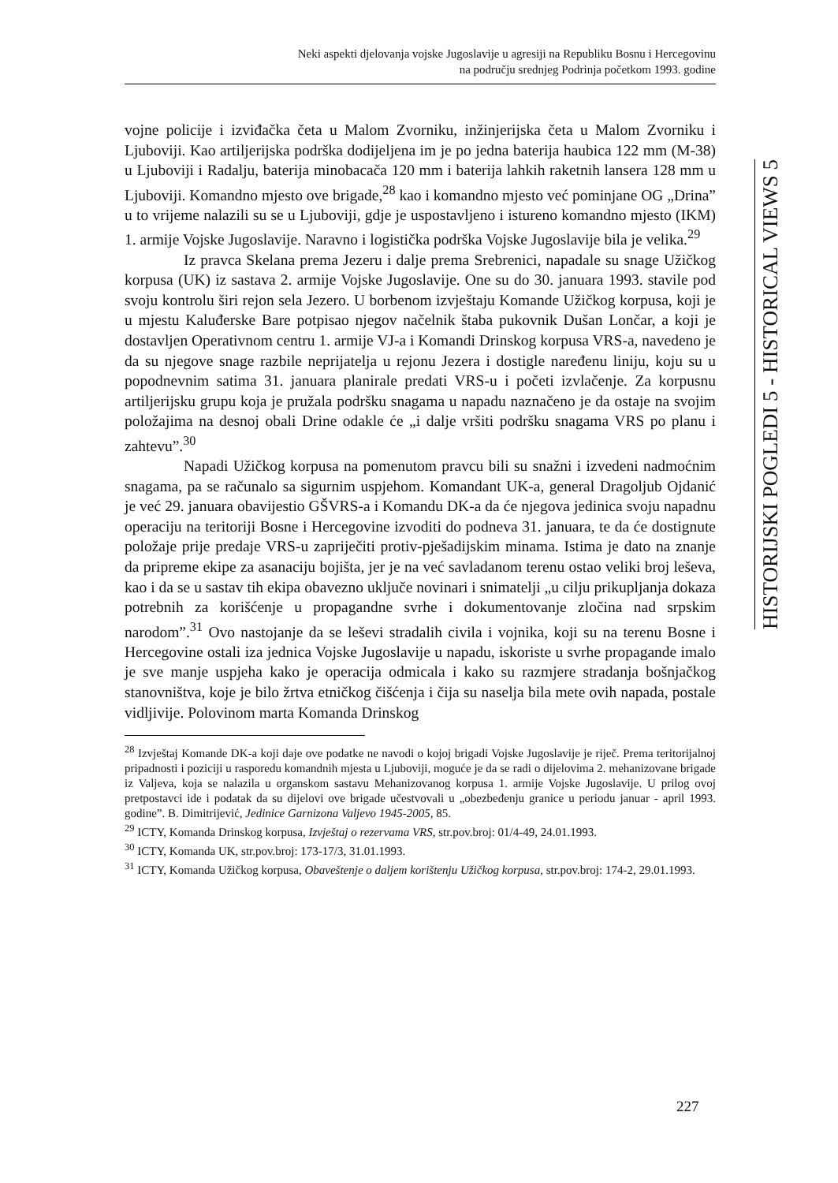Neki aspekti djelovanja vojske Jugoslavije u agresiji na Republiku Bosnu i Hercegovinu
na području srednjeg Podrinja početkom 1993. godine
HISTORIJSKI POGLEDI 5 - HISTORICAL VIEWS 5
vojne policije i izviđačka četa u Malom Zvorniku, inžinjerijska četa u Malom Zvorniku i Ljuboviji. Kao artiljerijska podrška dodijeljena im je po jedna baterija haubica 122 mm (M-38) u Ljuboviji i Radalju, baterija minobacača 120 mm i baterija lahkih raketnih lansera 128 mm u Ljuboviji. Komandno mjesto ove brigade,<sup>28</sup> kao i komandno mjesto već pominjane OG „Drina” u to vrijeme nalazili su se u Ljuboviji, gdje je uspostavljeno i istureno komandno mjesto (IKM) 1. armije Vojske Jugoslavije. Naravno i logistička podrška Vojske Jugoslavije bila je velika.<sup>29</sup>
Iz pravca Skelana prema Jezeru i dalje prema Srebrenici, napadale su snage Užičkog korpusa (UK) iz sastava 2. armije Vojske Jugoslavije. One su do 30. januara 1993. stavile pod svoju kontrolu širi rejon sela Jezero. U borbenom izvještaju Komande Užičkog korpusa, koji je u mjestu Kaluđerske Bare potpisao njegov načelnik štaba pukovnik Dušan Lončar, a koji je dostavljen Operativnom centru 1. armije VJ-a i Komandi Drinskog korpusa VRS-a, navedeno je da su njegove snage razbile neprijatelja u rejonu Jezera i dostigle naređenu liniju, koju su u popodnevnim satima 31. januara planirale predati VRS-u i početi izvlačenje. Za korpusnu artiljerijsku grupu koja je pružala podršku snagama u napadu naznačeno je da ostaje na svojim položajima na desnoj obali Drine odakle će „i dalje vršiti podršku snagama VRS po planu i zahtevu”.<sup>30</sup>
Napadi Užičkog korpusa na pomenutom pravcu bili su snažni i izvedeni nadmoćnim snagama, pa se računalo sa sigurnim uspjehom. Komandant UK-a, general Dragoljub Ojdanić je već 29. januara obavijestio GŠVRS-a i Komandu DK-a da će njegova jedinica svoju napadnu operaciju na teritoriji Bosne i Hercegovine izvoditi do podneva 31. januara, te da će dostignute položaje prije predaje VRS-u zapriječiti protiv-pješadijskim minama. Istima je dato na znanje da pripreme ekipe za asanaciju bojišta, jer je na već savladanom terenu ostao veliki broj leševa, kao i da se u sastav tih ekipa obavezno uključe novinari i snimatelji „u cilju prikupljanja dokaza potrebnih za korišćenje u propagandne svrhe i dokumentovanje zločina nad srpskim narodom”.<sup>31</sup> Ovo nastojanje da se leševi stradalih civila i vojnika, koji su na terenu Bosne i Hercegovine ostali iza jednica Vojske Jugoslavije u napadu, iskoriste u svrhe propagande imalo je sve manje uspjeha kako je operacija odmicala i kako su razmjere stradanja bošnjačkog stanovništva, koje je bilo žrtva etničkog čišćenja i čija su naselja bila mete ovih napada, postale vidljivije. Polovinom marta Komanda Drinskog
<sup>28</sup> Izvještaj Komande DK-a koji daje ove podatke ne navodi o kojoj brigadi Vojske Jugoslavije je riječ. Prema teritorijalnoj pripadnosti i poziciji u rasporedu komandnih mjesta u Ljuboviji, moguće je da se radi o dijelovima 2. mehanizovane brigade iz Valjeva, koja se nalazila u organskom sastavu Mehanizovanog korpusa 1. armije Vojske Jugoslavije. U prilog ovoj pretpostavci ide i podatak da su dijelovi ove brigade učestvovali u „obezbeđenju granice u periodu januar - april 1993. godine”. B. Dimitrijević, Jedinice Garnizona Valjevo 1945-2005, 85.
<sup>29</sup> ICTY, Komanda Drinskog korpusa, Izvještaj o rezervama VRS, str.pov.broj: 01/4-49, 24.01.1993.
<sup>30</sup> ICTY, Komanda UK, str.pov.broj: 173-17/3, 31.01.1993.
<sup>31</sup> ICTY, Komanda Užičkog korpusa, Obaveštenje o daljem korištenju Užičkog korpusa, str.pov.broj: 174-2, 29.01.1993.
227